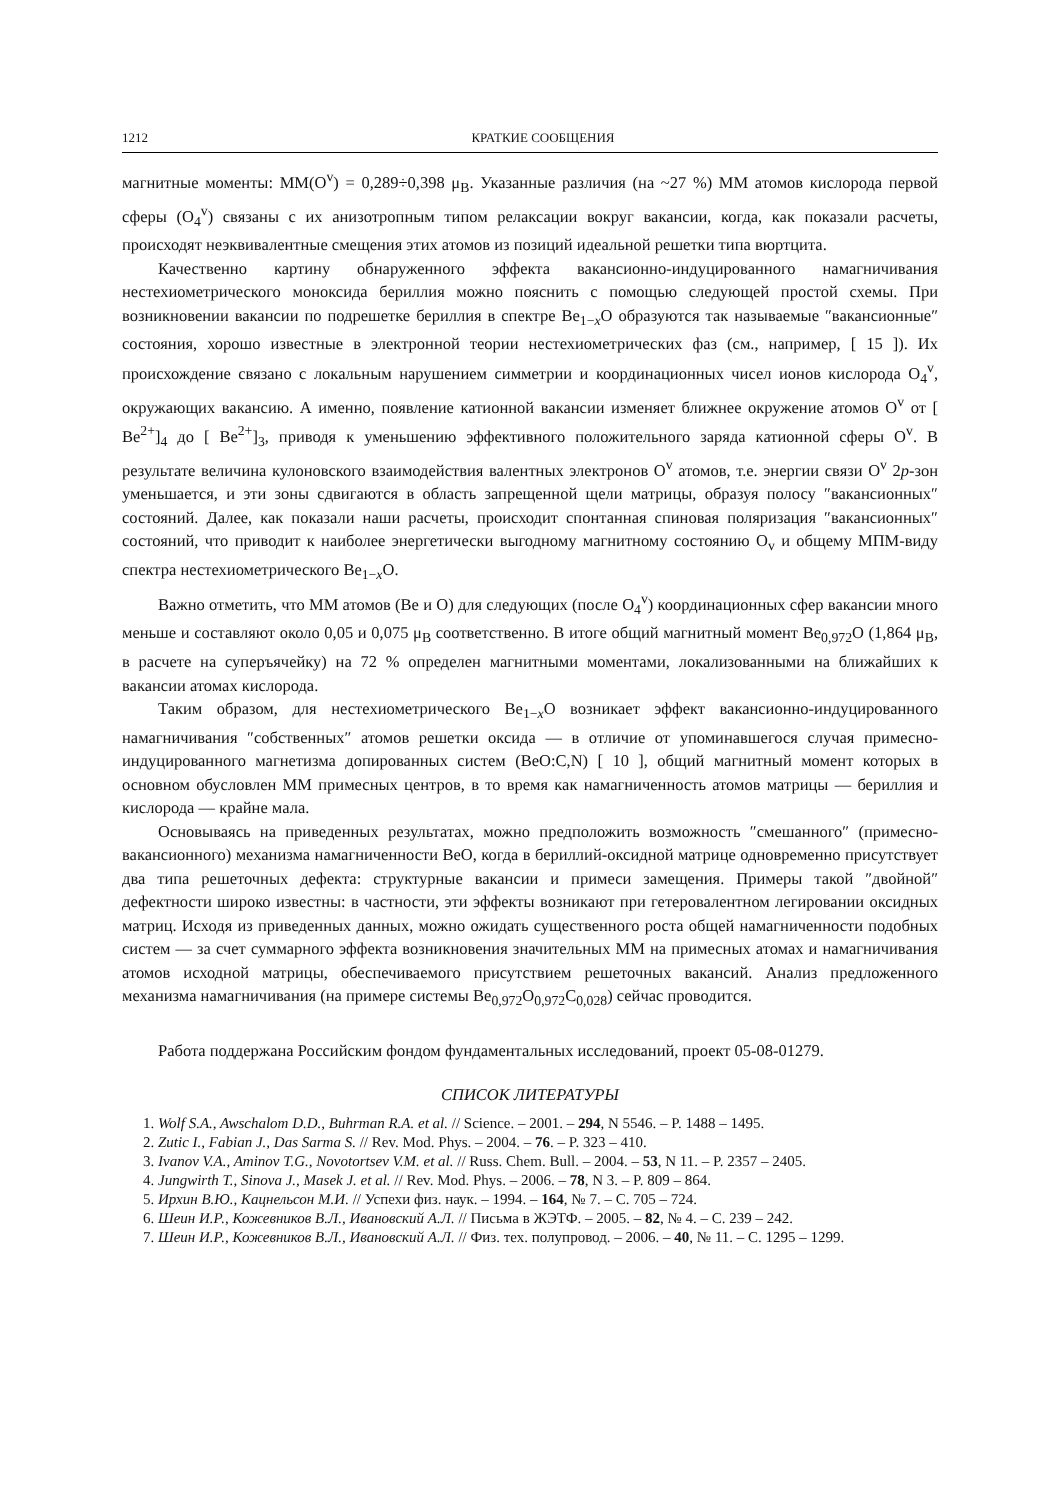1212 КРАТКИЕ СООБЩЕНИЯ
магнитные моменты: ММ(O<sup>v</sup>) = 0,289÷0,398 μ<sub>B</sub>. Указанные различия (на ~27 %) ММ атомов кислорода первой сферы (O<sub>4</sub><sup>v</sup>) связаны с их анизотропным типом релаксации вокруг вакансии, когда, как показали расчеты, происходят неэквивалентные смещения этих атомов из позиций идеальной решетки типа вюртцита.
Качественно картину обнаруженного эффекта вакансионно-индуцированного намагничивания нестехиометрического моноксида бериллия можно пояснить с помощью следующей простой схемы. При возникновении вакансии по подрешетке бериллия в спектре Be<sub>1−x</sub>O образуются так называемые ″вакансионные″ состояния, хорошо известные в электронной теории нестехиометрических фаз (см., например, [ 15 ]). Их происхождение связано с локальным нарушением симметрии и координационных чисел ионов кислорода O<sub>4</sub><sup>v</sup>, окружающих вакансию. А именно, появление катионной вакансии изменяет ближнее окружение атомов O<sup>v</sup> от [ Be<sup>2+</sup>]<sub>4</sub> до [ Be<sup>2+</sup>]<sub>3</sub>, приводя к уменьшению эффективного положительного заряда катионной сферы O<sup>v</sup>. В результате величина кулоновского взаимодействия валентных электронов O<sup>v</sup> атомов, т.е. энергии связи O<sup>v</sup> 2p-зон уменьшается, и эти зоны сдвигаются в область запрещенной щели матрицы, образуя полосу ″вакансионных″ состояний. Далее, как показали наши расчеты, происходит спонтанная спиновая поляризация ″вакансионных″ состояний, что приводит к наиболее энергетически выгодному магнитному состоянию O<sub>v</sub> и общему МПМ-виду спектра нестехиометрического Be<sub>1−x</sub>O.
Важно отметить, что ММ атомов (Be и O) для следующих (после O<sub>4</sub><sup>v</sup>) координационных сфер вакансии много меньше и составляют около 0,05 и 0,075 μ<sub>B</sub> соответственно. В итоге общий магнитный момент Be<sub>0,972</sub>O (1,864 μ<sub>B</sub>, в расчете на суперъячейку) на 72 % определен магнитными моментами, локализованными на ближайших к вакансии атомах кислорода.
Таким образом, для нестехиометрического Be<sub>1−x</sub>O возникает эффект вакансионно-индуцированного намагничивания ″собственных″ атомов решетки оксида — в отличие от упоминавшегося случая примесно-индуцированного магнетизма допированных систем (BeO:C,N) [ 10 ], общий магнитный момент которых в основном обусловлен ММ примесных центров, в то время как намагниченность атомов матрицы — бериллия и кислорода — крайне мала.
Основываясь на приведенных результатах, можно предположить возможность ″смешанного″ (примесно-вакансионного) механизма намагниченности BeO, когда в бериллий-оксидной матрице одновременно присутствует два типа решеточных дефекта: структурные вакансии и примеси замещения. Примеры такой ″двойной″ дефектности широко известны: в частности, эти эффекты возникают при гетеровалентном легировании оксидных матриц. Исходя из приведенных данных, можно ожидать существенного роста общей намагниченности подобных систем — за счет суммарного эффекта возникновения значительных ММ на примесных атомах и намагничивания атомов исходной матрицы, обеспечиваемого присутствием решеточных вакансий. Анализ предложенного механизма намагничивания (на примере системы Be<sub>0,972</sub>O<sub>0,972</sub>C<sub>0,028</sub>) сейчас проводится.
Работа поддержана Российским фондом фундаментальных исследований, проект 05-08-01279.
СПИСОК ЛИТЕРАТУРЫ
1. Wolf S.A., Awschalom D.D., Buhrman R.A. et al. // Science. – 2001. – 294, N 5546. – P. 1488 – 1495.
2. Zutic I., Fabian J., Das Sarma S. // Rev. Mod. Phys. – 2004. – 76. – P. 323 – 410.
3. Ivanov V.A., Aminov T.G., Novotortsev V.M. et al. // Russ. Chem. Bull. – 2004. – 53, N 11. – P. 2357 – 2405.
4. Jungwirth T., Sinova J., Masek J. et al. // Rev. Mod. Phys. – 2006. – 78, N 3. – P. 809 – 864.
5. Ирхин В.Ю., Кацнельсон М.И. // Успехи физ. наук. – 1994. – 164, № 7. – С. 705 – 724.
6. Шеин И.Р., Кожевников В.Л., Ивановский А.Л. // Письма в ЖЭТФ. – 2005. – 82, № 4. – С. 239 – 242.
7. Шеин И.Р., Кожевников В.Л., Ивановский А.Л. // Физ. тех. полупровод. – 2006. – 40, № 11. – С. 1295 – 1299.